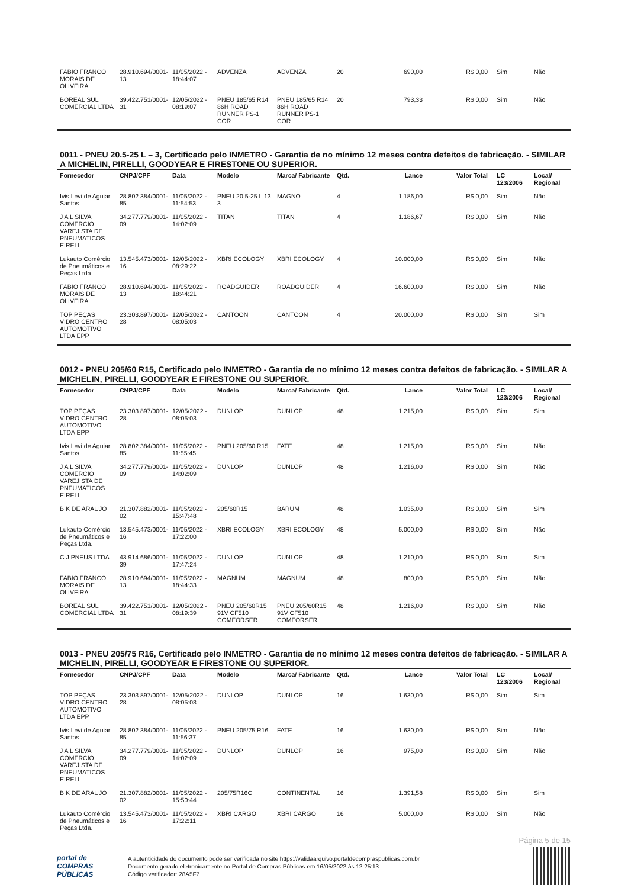| FABIO FRANCO MORAIS DE OLIVEIRA | 28.910.694/0001-13 | 11/05/2022 - 18:44:07 | ADVENZA | ADVENZA | 20 | 690,00 | R$ 0,00 | Sim | Não |
| BOREAL SUL COMERCIAL LTDA | 39.422.751/0001-31 | 12/05/2022 - 08:19:07 | PNEU 185/65 R14 86H ROAD RUNNER PS-1 COR | PNEU 185/65 R14 86H ROAD RUNNER PS-1 COR | 20 | 793,33 | R$ 0,00 | Sim | Não |
0011 - PNEU 20.5-25 L – 3, Certificado pelo INMETRO - Garantia de no mínimo 12 meses contra defeitos de fabricação. - SIMILAR A MICHELIN, PIRELLI, GOODYEAR E FIRESTONE OU SUPERIOR.
| Fornecedor | CNPJ/CPF | Data | Modelo | Marca/ Fabricante | Qtd. | Lance | Valor Total | LC 123/2006 | Local/ Regional |
| --- | --- | --- | --- | --- | --- | --- | --- | --- | --- |
| Ivis Levi de Aguiar Santos | 28.802.384/0001-85 | 11/05/2022 - 11:54:53 | PNEU 20.5-25 L 13 3 | MAGNO | 4 | 1.186,00 | R$ 0,00 | Sim | Não |
| J A L SILVA COMERCIO VAREJISTA DE PNEUMATICOS EIRELI | 34.277.779/0001-09 | 11/05/2022 - 14:02:09 | TITAN | TITAN | 4 | 1.186,67 | R$ 0,00 | Sim | Não |
| Lukauto Comércio de Pneumáticos e Peças Ltda. | 13.545.473/0001-16 | 12/05/2022 - 08:29:22 | XBRI ECOLOGY | XBRI ECOLOGY | 4 | 10.000,00 | R$ 0,00 | Sim | Não |
| FABIO FRANCO MORAIS DE OLIVEIRA | 28.910.694/0001-13 | 11/05/2022 - 18:44:21 | ROADGUIDER | ROADGUIDER | 4 | 16.600,00 | R$ 0,00 | Sim | Não |
| TOP PEÇAS VIDRO CENTRO AUTOMOTIVO LTDA EPP | 23.303.897/0001-28 | 12/05/2022 - 08:05:03 | CANTOON | CANTOON | 4 | 20.000,00 | R$ 0,00 | Sim | Sim |
0012 - PNEU 205/60 R15, Certificado pelo INMETRO - Garantia de no mínimo 12 meses contra defeitos de fabricação. - SIMILAR A MICHELIN, PIRELLI, GOODYEAR E FIRESTONE OU SUPERIOR.
| Fornecedor | CNPJ/CPF | Data | Modelo | Marca/ Fabricante | Qtd. | Lance | Valor Total | LC 123/2006 | Local/ Regional |
| --- | --- | --- | --- | --- | --- | --- | --- | --- | --- |
| TOP PEÇAS VIDRO CENTRO AUTOMOTIVO LTDA EPP | 23.303.897/0001-28 | 12/05/2022 - 08:05:03 | DUNLOP | DUNLOP | 48 | 1.215,00 | R$ 0,00 | Sim | Sim |
| Ivis Levi de Aguiar Santos | 28.802.384/0001-85 | 11/05/2022 - 11:55:45 | PNEU 205/60 R15 | FATE | 48 | 1.215,00 | R$ 0,00 | Sim | Não |
| J A L SILVA COMERCIO VAREJISTA DE PNEUMATICOS EIRELI | 34.277.779/0001-09 | 11/05/2022 - 14:02:09 | DUNLOP | DUNLOP | 48 | 1.216,00 | R$ 0,00 | Sim | Não |
| B K DE ARAUJO | 21.307.882/0001-02 | 11/05/2022 - 15:47:48 | 205/60R15 | BARUM | 48 | 1.035,00 | R$ 0,00 | Sim | Sim |
| Lukauto Comércio de Pneumáticos e Peças Ltda. | 13.545.473/0001-16 | 11/05/2022 - 17:22:00 | XBRI ECOLOGY | XBRI ECOLOGY | 48 | 5.000,00 | R$ 0,00 | Sim | Não |
| C J PNEUS LTDA | 43.914.686/0001-39 | 11/05/2022 - 17:47:24 | DUNLOP | DUNLOP | 48 | 1.210,00 | R$ 0,00 | Sim | Sim |
| FABIO FRANCO MORAIS DE OLIVEIRA | 28.910.694/0001-13 | 11/05/2022 - 18:44:33 | MAGNUM | MAGNUM | 48 | 800,00 | R$ 0,00 | Sim | Não |
| BOREAL SUL COMERCIAL LTDA | 39.422.751/0001-31 | 12/05/2022 - 08:19:39 | PNEU 205/60R15 91V CF510 COMFORSER | PNEU 205/60R15 91V CF510 COMFORSER | 48 | 1.216,00 | R$ 0,00 | Sim | Não |
0013 - PNEU 205/75 R16, Certificado pelo INMETRO - Garantia de no mínimo 12 meses contra defeitos de fabricação. - SIMILAR A MICHELIN, PIRELLI, GOODYEAR E FIRESTONE OU SUPERIOR.
| Fornecedor | CNPJ/CPF | Data | Modelo | Marca/ Fabricante | Qtd. | Lance | Valor Total | LC 123/2006 | Local/ Regional |
| --- | --- | --- | --- | --- | --- | --- | --- | --- | --- |
| TOP PEÇAS VIDRO CENTRO AUTOMOTIVO LTDA EPP | 23.303.897/0001-28 | 12/05/2022 - 08:05:03 | DUNLOP | DUNLOP | 16 | 1.630,00 | R$ 0,00 | Sim | Sim |
| Ivis Levi de Aguiar Santos | 28.802.384/0001-85 | 11/05/2022 - 11:56:37 | PNEU 205/75 R16 | FATE | 16 | 1.630,00 | R$ 0,00 | Sim | Não |
| J A L SILVA COMERCIO VAREJISTA DE PNEUMATICOS EIRELI | 34.277.779/0001-09 | 11/05/2022 - 14:02:09 | DUNLOP | DUNLOP | 16 | 975,00 | R$ 0,00 | Sim | Não |
| B K DE ARAUJO | 21.307.882/0001-02 | 11/05/2022 - 15:50:44 | 205/75R16C | CONTINENTAL | 16 | 1.391,58 | R$ 0,00 | Sim | Sim |
| Lukauto Comércio de Pneumáticos e Peças Ltda. | 13.545.473/0001-16 | 11/05/2022 - 17:22:11 | XBRI CARGO | XBRI CARGO | 16 | 5.000,00 | R$ 0,00 | Sim | Não |
Página 5 de 15
portal de
COMPRAS
PÚBLICAS
A autenticidade do documento pode ser verificada no site https://validaarquivo.portaldecompraspublicas.com.br
Documento gerado eletronicamente no Portal de Compras Públicas em 16/05/2022 às 12:25:13.
Código verificador: 28A5F7